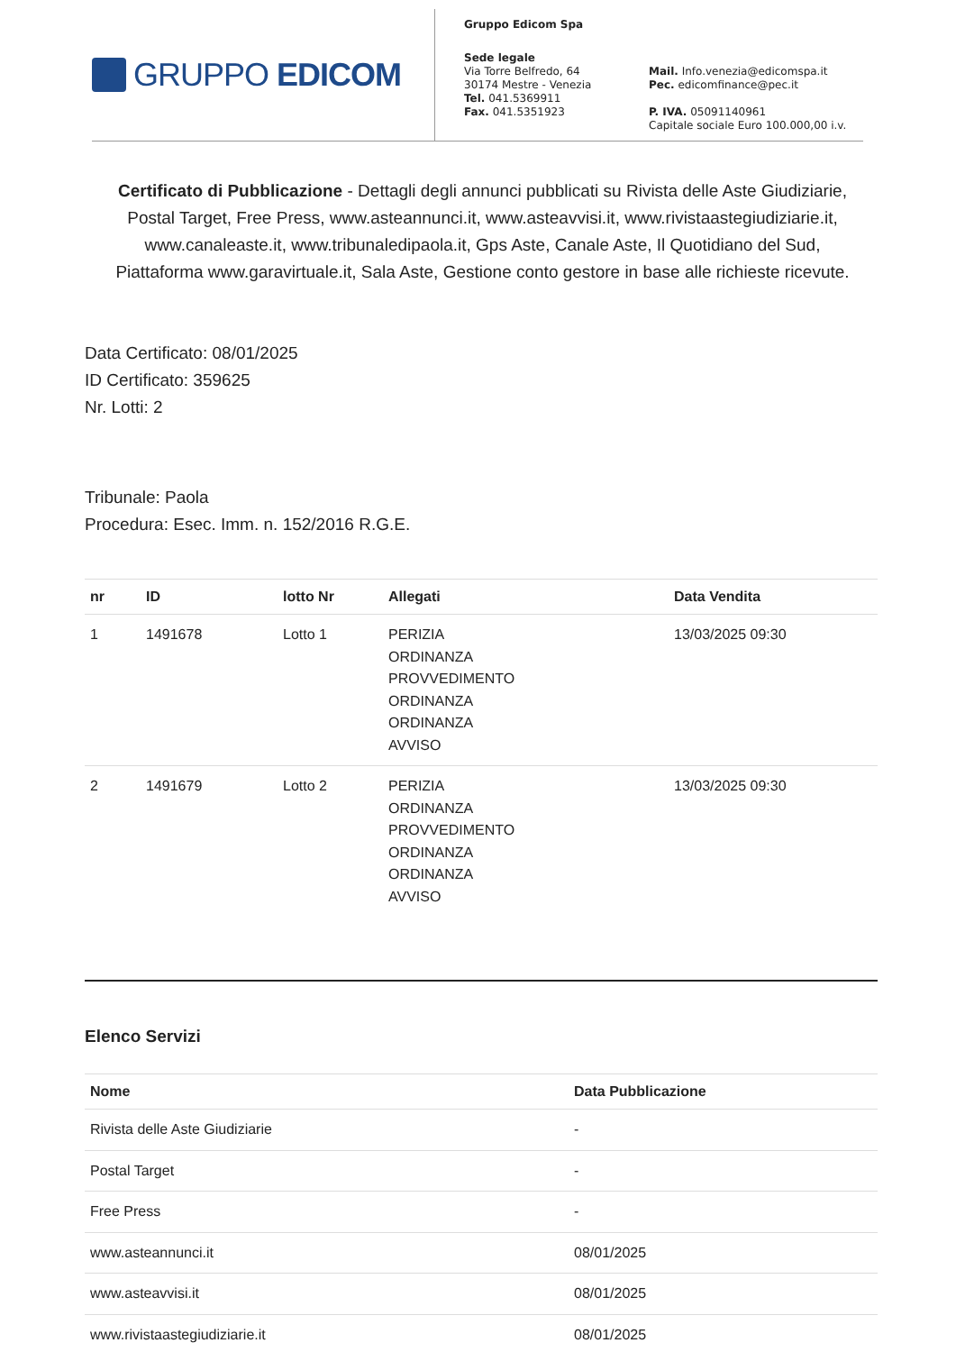GRUPPO EDICOM
Gruppo Edicom Spa
Sede legale
Via Torre Belfredo, 64
30174 Mestre - Venezia
Tel. 041.5369911
Fax. 041.5351923
Mail. Info.venezia@edicomspa.it
Pec. edicomfinance@pec.it
P. IVA. 05091140961
Capitale sociale Euro 100.000,00 i.v.
Certificato di Pubblicazione - Dettagli degli annunci pubblicati su Rivista delle Aste Giudiziarie, Postal Target, Free Press, www.asteannunci.it, www.asteavvisi.it, www.rivistaastegiudiziarie.it, www.canaleaste.it, www.tribunaledipaola.it, Gps Aste, Canale Aste, Il Quotidiano del Sud, Piattaforma www.garavirtuale.it, Sala Aste, Gestione conto gestore in base alle richieste ricevute.
Data Certificato: 08/01/2025
ID Certificato: 359625
Nr. Lotti: 2
Tribunale: Paola
Procedura: Esec. Imm. n. 152/2016 R.G.E.
| nr | ID | lotto Nr | Allegati | Data Vendita |
| --- | --- | --- | --- | --- |
| 1 | 1491678 | Lotto 1 | PERIZIA ORDINANZA PROVVEDIMENTO ORDINANZA ORDINANZA AVVISO | 13/03/2025 09:30 |
| 2 | 1491679 | Lotto 2 | PERIZIA ORDINANZA PROVVEDIMENTO ORDINANZA ORDINANZA AVVISO | 13/03/2025 09:30 |
Elenco Servizi
| Nome | Data Pubblicazione |
| --- | --- |
| Rivista delle Aste Giudiziarie | - |
| Postal Target | - |
| Free Press | - |
| www.asteannunci.it | 08/01/2025 |
| www.asteavvisi.it | 08/01/2025 |
| www.rivistaastegiudiziarie.it | 08/01/2025 |